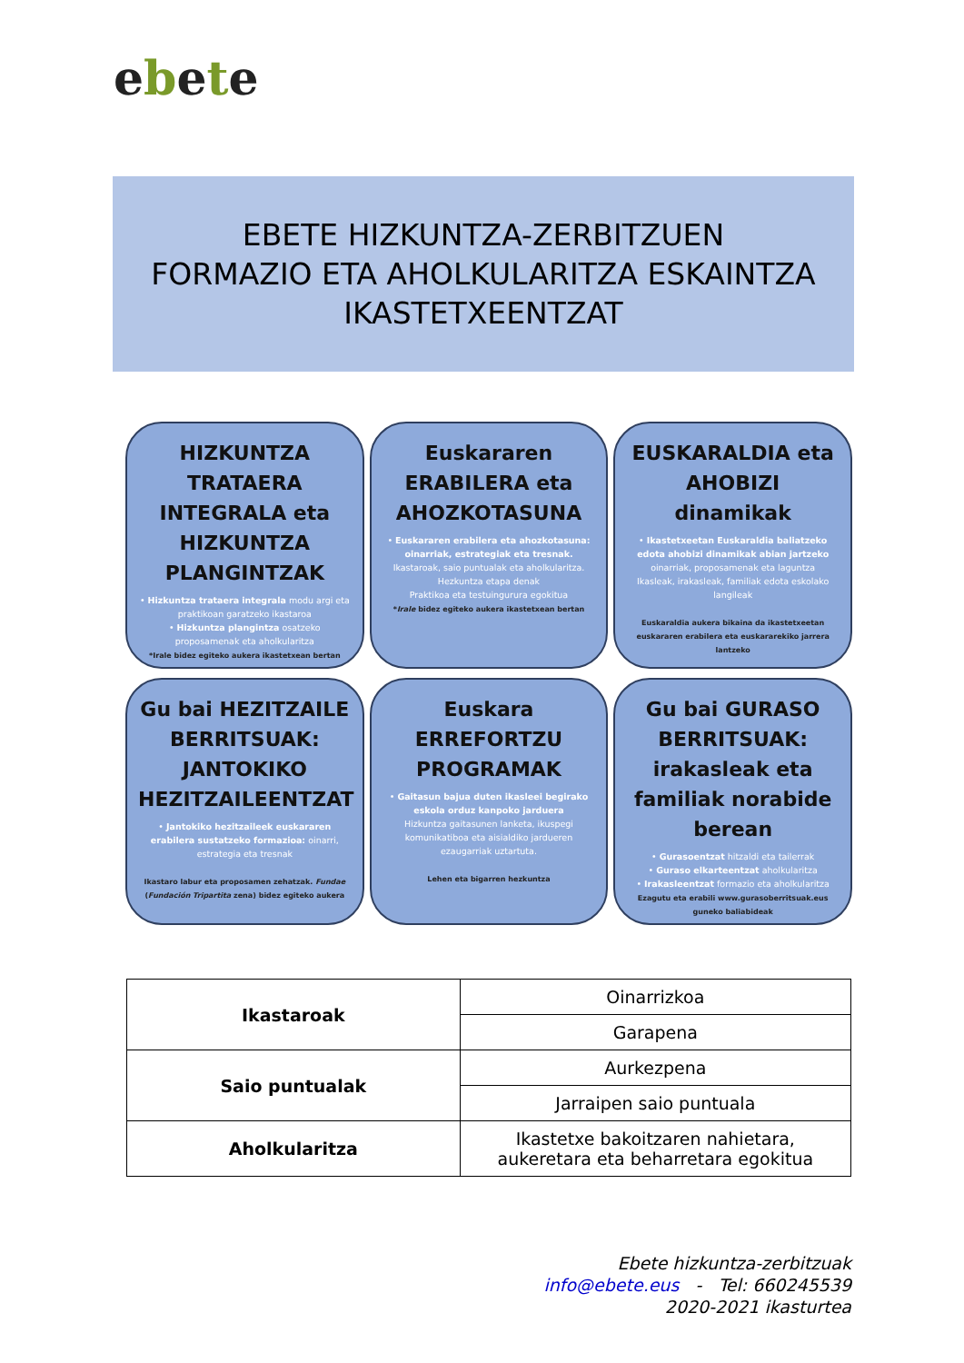ebete
EBETE HIZKUNTZA-ZERBITZUEN
FORMAZIO ETA AHOLKULARITZA ESKAINTZA
IKASTETXEENTZAT
HIZKUNTZA TRATAERA INTEGRALA eta HIZKUNTZA PLANGINTZAK
• Hizkuntza trataera integrala modu argi eta praktikoan garatzeko ikastaroa
• Hizkuntza plangintza osatzeko proposamenak eta aholkularitza
*Irale bidez egiteko aukera ikastetxean bertan
Euskararen ERABILERA eta AHOZKOTASUNA
• Euskararen erabilera eta ahozkotasuna: oinarriak, estrategiak eta tresnak.
Ikastaroak, saio puntualak eta aholkularitza.
Hezkuntza etapa denak
Praktikoa eta testuingurura egokitua
*Irale bidez egiteko aukera ikastetxean bertan
EUSKARALDIA eta AHOBIZI dinamikak
• Ikastetxeetan Euskaraldia baliatzeko edota ahobizi dinamikak abian jartzeko oinarriak, proposamenak eta laguntza
Ikasleak, irakasleak, familiak edota eskolako langileak
Euskaraldia aukera bikaina da ikastetxeetan euskararen erabilera eta euskararekiko jarrera lantzeko
Gu bai HEZITZAILE BERRITSUAK: JANTOKIKO HEZITZAILEENTZAT
• Jantokiko hezitzaileek euskararen erabilera sustatzeko formazioa: oinarri, estrategia eta tresnak
Ikastaro labur eta proposamen zehatzak. Fundae (Fundación Tripartita zena) bidez egiteko aukera
Euskara ERREFORTZU PROGRAMAK
• Gaitasun bajua duten ikasleei begirako eskola orduz kanpoko jarduera
Hizkuntza gaitasunen lanketa, ikuspegi komunikatiboa eta aisialdiko jardueren ezaugarriak uztartuta.
Lehen eta bigarren hezkuntza
Gu bai GURASO BERRITSUAK: irakasleak eta familiak norabide berean
• Gurasoentzat hitzaldi eta tailerrak
• Guraso elkarteentzat aholkularitza
• Irakasleentzat formazio eta aholkularitza
Ezagutu eta erabili www.gurasoberritsuak.eus guneko baliabideak
| Ikastaroak | Oinarrizkoa |
| | Garapena |
| Saio puntualak | Aurkezpena |
| | Jarraipen saio puntuala |
| Aholkularitza | Ikastetxe bakoitzaren nahietara, aukeretara eta beharretara egokitua |
Ebete hizkuntza-zerbitzuak
info@ebete.eus - Tel: 660245539
2020-2021 ikasturtea